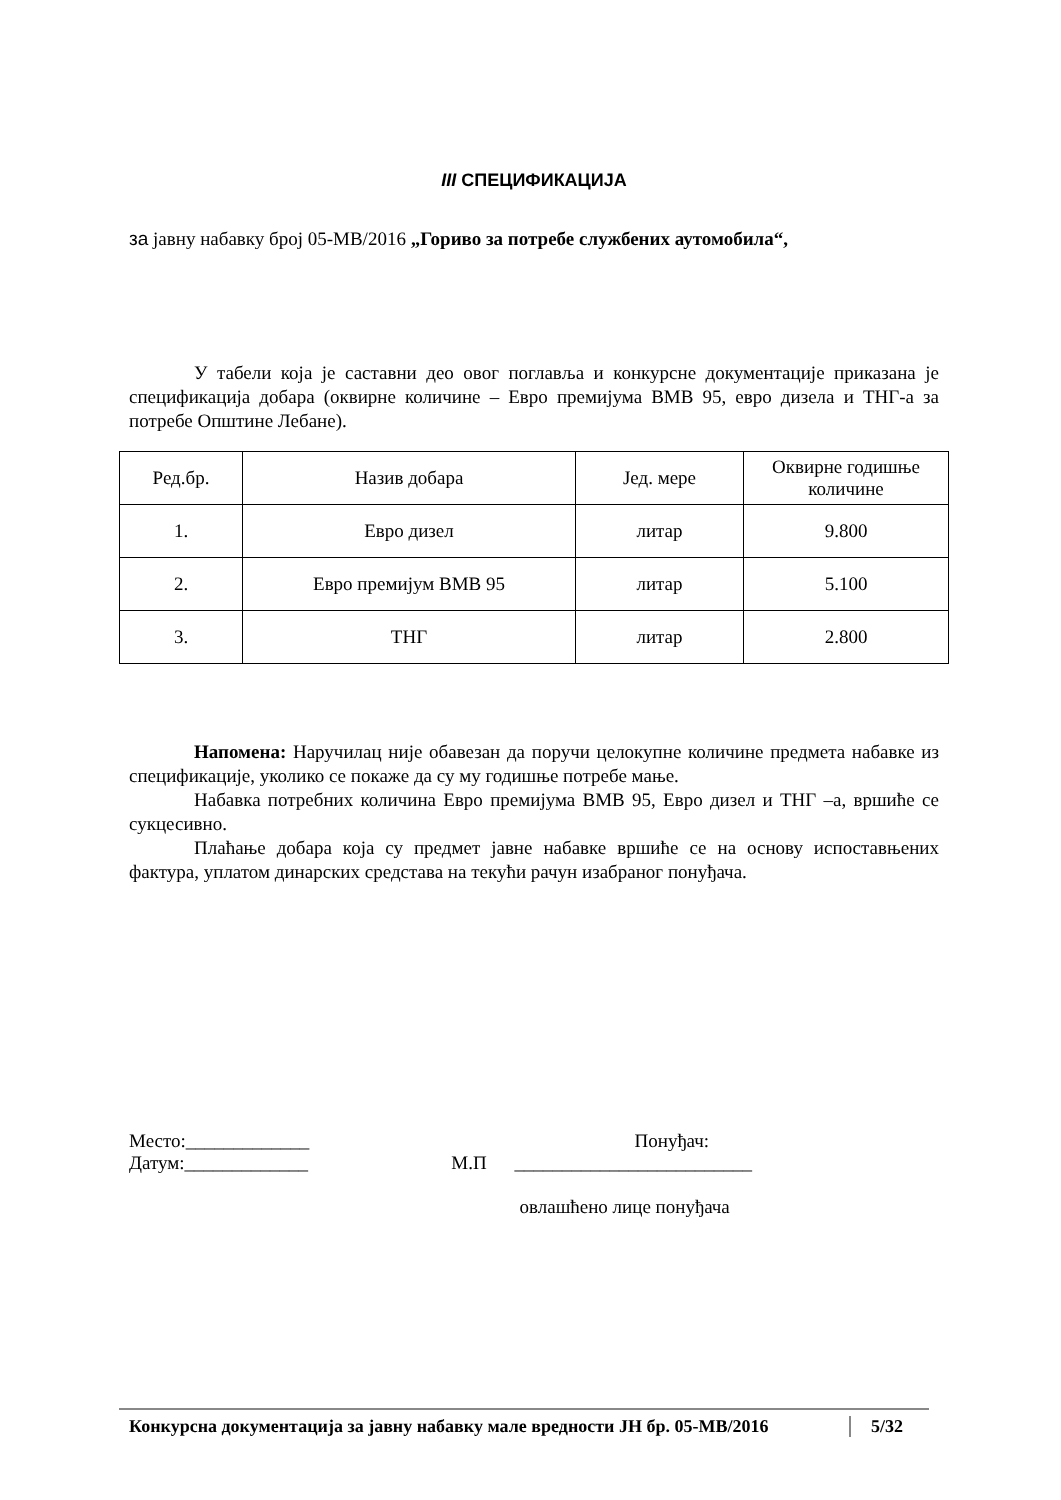III СПЕЦИФИКАЦИЈА
за јавну набавку број 05-МВ/2016 „Гориво за потребе службених аутомобила“,
У табели која је саставни део овог поглавља и конкурсне документације приказана је спецификација добара (оквирне количине – Евро премијума ВМВ 95, евро дизела и ТНГ-а за потребе Општине Лебане).
| Ред.бр. | Назив добара | Јед. мере | Оквирне годишње количине |
| 1. | Евро дизел | литар | 9.800 |
| 2. | Евро премијум ВМВ 95 | литар | 5.100 |
| 3. | ТНГ | литар | 2.800 |
Напомена: Наручилац није обавезан да поручи целокупне количине предмета набавке из спецификације, уколико се покаже да су му годишње потребе мање.
Набавка потребних количина Евро премијума ВМВ 95, Евро дизел и ТНГ –а, вршиће се сукцесивно.
Плаћање добара која су предмет јавне набавке вршиће се на основу испоставњених фактура, уплатом динарских средстава на текући рачун изабраног понуђача.
| Место:_____________ | | Понуђач: |
| Датум:_____________ | М.П | _________________________ |
| | | овлашћено лице понуђача |
Конкурсна документација за јавну набавку мале вредности ЈН бр. 05-МВ/2016 5/32